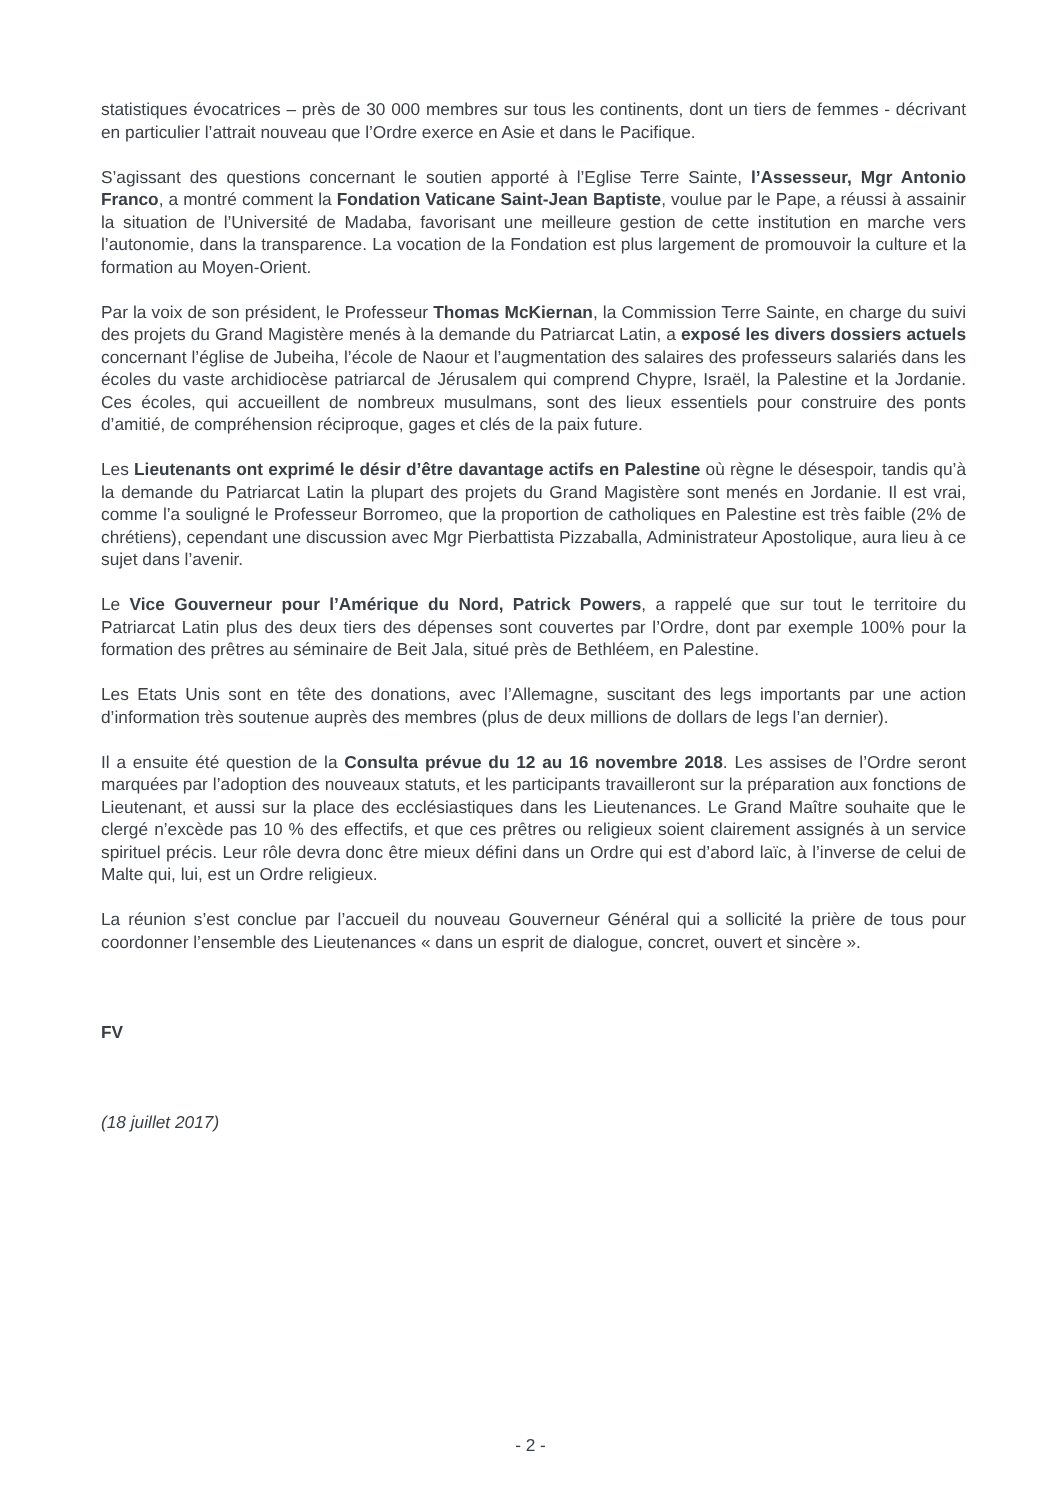statistiques évocatrices – près de 30 000 membres sur tous les continents, dont un tiers de femmes - décrivant en particulier l’attrait nouveau que l’Ordre exerce en Asie et dans le Pacifique.
S’agissant des questions concernant le soutien apporté à l’Eglise Terre Sainte, l’Assesseur, Mgr Antonio Franco, a montré comment la Fondation Vaticane Saint-Jean Baptiste, voulue par le Pape, a réussi à assainir la situation de l’Université de Madaba, favorisant une meilleure gestion de cette institution en marche vers l’autonomie, dans la transparence. La vocation de la Fondation est plus largement de promouvoir la culture et la formation au Moyen-Orient.
Par la voix de son président, le Professeur Thomas McKiernan, la Commission Terre Sainte, en charge du suivi des projets du Grand Magistère menés à la demande du Patriarcat Latin, a exposé les divers dossiers actuels concernant l’église de Jubeiha, l’école de Naour et l’augmentation des salaires des professeurs salariés dans les écoles du vaste archidiocèse patriarcal de Jérusalem qui comprend Chypre, Israël, la Palestine et la Jordanie. Ces écoles, qui accueillent de nombreux musulmans, sont des lieux essentiels pour construire des ponts d’amitié, de compréhension réciproque, gages et clés de la paix future.
Les Lieutenants ont exprimé le désir d’être davantage actifs en Palestine où règne le désespoir, tandis qu’à la demande du Patriarcat Latin la plupart des projets du Grand Magistère sont menés en Jordanie. Il est vrai, comme l’a souligné le Professeur Borromeo, que la proportion de catholiques en Palestine est très faible (2% de chrétiens), cependant une discussion avec Mgr Pierbattista Pizzaballa, Administrateur Apostolique, aura lieu à ce sujet dans l’avenir.
Le Vice Gouverneur pour l’Amérique du Nord, Patrick Powers, a rappelé que sur tout le territoire du Patriarcat Latin plus des deux tiers des dépenses sont couvertes par l’Ordre, dont par exemple 100% pour la formation des prêtres au séminaire de Beit Jala, situé près de Bethléem, en Palestine.
Les Etats Unis sont en tête des donations, avec l’Allemagne, suscitant des legs importants par une action d’information très soutenue auprès des membres (plus de deux millions de dollars de legs l’an dernier).
Il a ensuite été question de la Consulta prévue du 12 au 16 novembre 2018. Les assises de l’Ordre seront marquées par l’adoption des nouveaux statuts, et les participants travailleront sur la préparation aux fonctions de Lieutenant, et aussi sur la place des ecclésiastiques dans les Lieutenances. Le Grand Maître souhaite que le clergé n’excède pas 10 % des effectifs, et que ces prêtres ou religieux soient clairement assignés à un service spirituel précis. Leur rôle devra donc être mieux défini dans un Ordre qui est d’abord laïc, à l’inverse de celui de Malte qui, lui, est un Ordre religieux.
La réunion s’est conclue par l’accueil du nouveau Gouverneur Général qui a sollicité la prière de tous pour coordonner l’ensemble des Lieutenances « dans un esprit de dialogue, concret, ouvert et sincère ».
FV
(18 juillet 2017)
- 2 -